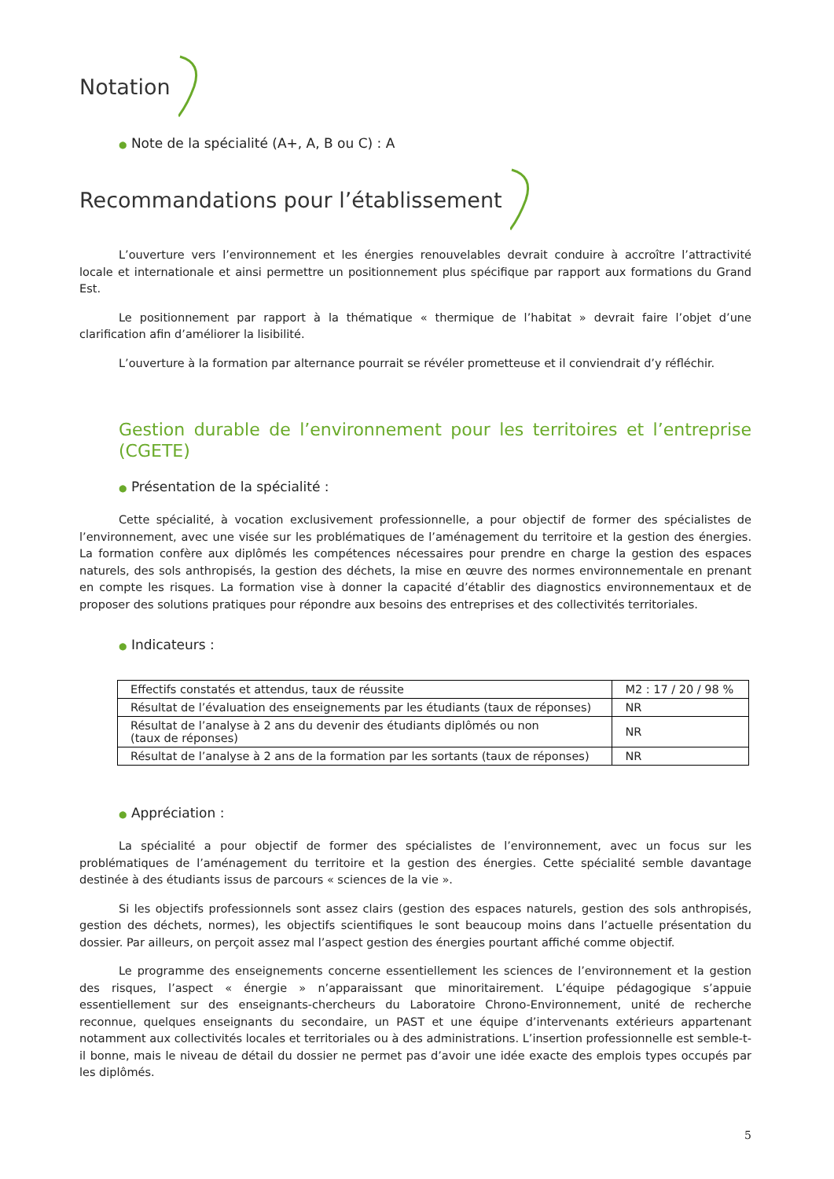Notation
● Note de la spécialité (A+, A, B ou C) : A
Recommandations pour l’établissement
L’ouverture vers l’environnement et les énergies renouvelables devrait conduire à accroître l’attractivité locale et internationale et ainsi permettre un positionnement plus spécifique par rapport aux formations du Grand Est.
Le positionnement par rapport à la thématique « thermique de l’habitat » devrait faire l’objet d’une clarification afin d’améliorer la lisibilité.
L’ouverture à la formation par alternance pourrait se révéler prometteuse et il conviendrait d’y réfléchir.
Gestion durable de l’environnement pour les territoires et l’entreprise (CGETE)
● Présentation de la spécialité :
Cette spécialité, à vocation exclusivement professionnelle, a pour objectif de former des spécialistes de l’environnement, avec une visée sur les problématiques de l’aménagement du territoire et la gestion des énergies. La formation confère aux diplômés les compétences nécessaires pour prendre en charge la gestion des espaces naturels, des sols anthropisés, la gestion des déchets, la mise en œuvre des normes environnementale en prenant en compte les risques. La formation vise à donner la capacité d’établir des diagnostics environnementaux et de proposer des solutions pratiques pour répondre aux besoins des entreprises et des collectivités territoriales.
● Indicateurs :
| Effectifs constatés et attendus, taux de réussite | M2 : 17 / 20 / 98 % |
| Résultat de l’évaluation des enseignements par les étudiants (taux de réponses) | NR |
| Résultat de l’analyse à 2 ans du devenir des étudiants diplômés ou non (taux de réponses) | NR |
| Résultat de l’analyse à 2 ans de la formation par les sortants (taux de réponses) | NR |
● Appréciation :
La spécialité a pour objectif de former des spécialistes de l’environnement, avec un focus sur les problématiques de l’aménagement du territoire et la gestion des énergies. Cette spécialité semble davantage destinée à des étudiants issus de parcours « sciences de la vie ».
Si les objectifs professionnels sont assez clairs (gestion des espaces naturels, gestion des sols anthropisés, gestion des déchets, normes), les objectifs scientifiques le sont beaucoup moins dans l’actuelle présentation du dossier. Par ailleurs, on perçoit assez mal l’aspect gestion des énergies pourtant affiché comme objectif.
Le programme des enseignements concerne essentiellement les sciences de l’environnement et la gestion des risques, l’aspect « énergie » n’apparaissant que minoritairement. L’équipe pédagogique s’appuie essentiellement sur des enseignants-chercheurs du Laboratoire Chrono-Environnement, unité de recherche reconnue, quelques enseignants du secondaire, un PAST et une équipe d’intervenants extérieurs appartenant notamment aux collectivités locales et territoriales ou à des administrations. L’insertion professionnelle est semble-t-il bonne, mais le niveau de détail du dossier ne permet pas d’avoir une idée exacte des emplois types occupés par les diplômés.
5